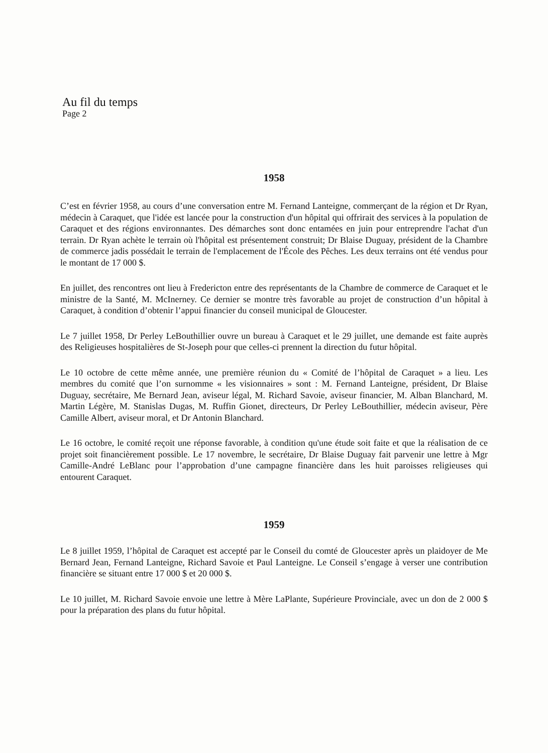Au fil du temps
Page 2
1958
C’est en février 1958, au cours d’une conversation entre M. Fernand Lanteigne, commerçant de la région et Dr Ryan, médecin à Caraquet, que l'idée est lancée pour la construction d'un hôpital qui offrirait des services à la population de Caraquet et des régions environnantes. Des démarches sont donc entamées en juin pour entreprendre l'achat d'un terrain. Dr Ryan achète le terrain où l'hôpital est présentement construit; Dr Blaise Duguay, président de la Chambre de commerce jadis possédait le terrain de l'emplacement de l'École des Pêches. Les deux terrains ont été vendus pour le montant de 17 000 $.
En juillet, des rencontres ont lieu à Fredericton entre des représentants de la Chambre de commerce de Caraquet et le ministre de la Santé, M. McInerney. Ce dernier se montre très favorable au projet de construction d’un hôpital à Caraquet, à condition d’obtenir l’appui financier du conseil municipal de Gloucester.
Le 7 juillet 1958, Dr Perley LeBouthillier ouvre un bureau à Caraquet et le 29 juillet, une demande est faite auprès des Religieuses hospitalières de St-Joseph pour que celles-ci prennent la direction du futur hôpital.
Le 10 octobre de cette même année, une première réunion du « Comité de l’hôpital de Caraquet » a lieu. Les membres du comité que l’on surnomme « les visionnaires » sont : M. Fernand Lanteigne, président, Dr Blaise Duguay, secrétaire, Me Bernard Jean, aviseur légal, M. Richard Savoie, aviseur financier, M. Alban Blanchard, M. Martin Légère, M. Stanislas Dugas, M. Ruffin Gionet, directeurs, Dr Perley LeBouthillier, médecin aviseur, Père Camille Albert, aviseur moral, et Dr Antonin Blanchard.
Le 16 octobre, le comité reçoit une réponse favorable, à condition qu'une étude soit faite et que la réalisation de ce projet soit financièrement possible. Le 17 novembre, le secrétaire, Dr Blaise Duguay fait parvenir une lettre à Mgr Camille-André LeBlanc pour l’approbation d’une campagne financière dans les huit paroisses religieuses qui entourent Caraquet.
1959
Le 8 juillet 1959, l’hôpital de Caraquet est accepté par le Conseil du comté de Gloucester après un plaidoyer de Me Bernard Jean, Fernand Lanteigne, Richard Savoie et Paul Lanteigne. Le Conseil s’engage à verser une contribution financière se situant entre 17 000 $ et 20 000 $.
Le 10 juillet, M. Richard Savoie envoie une lettre à Mère LaPlante, Supérieure Provinciale, avec un don de 2 000 $ pour la préparation des plans du futur hôpital.